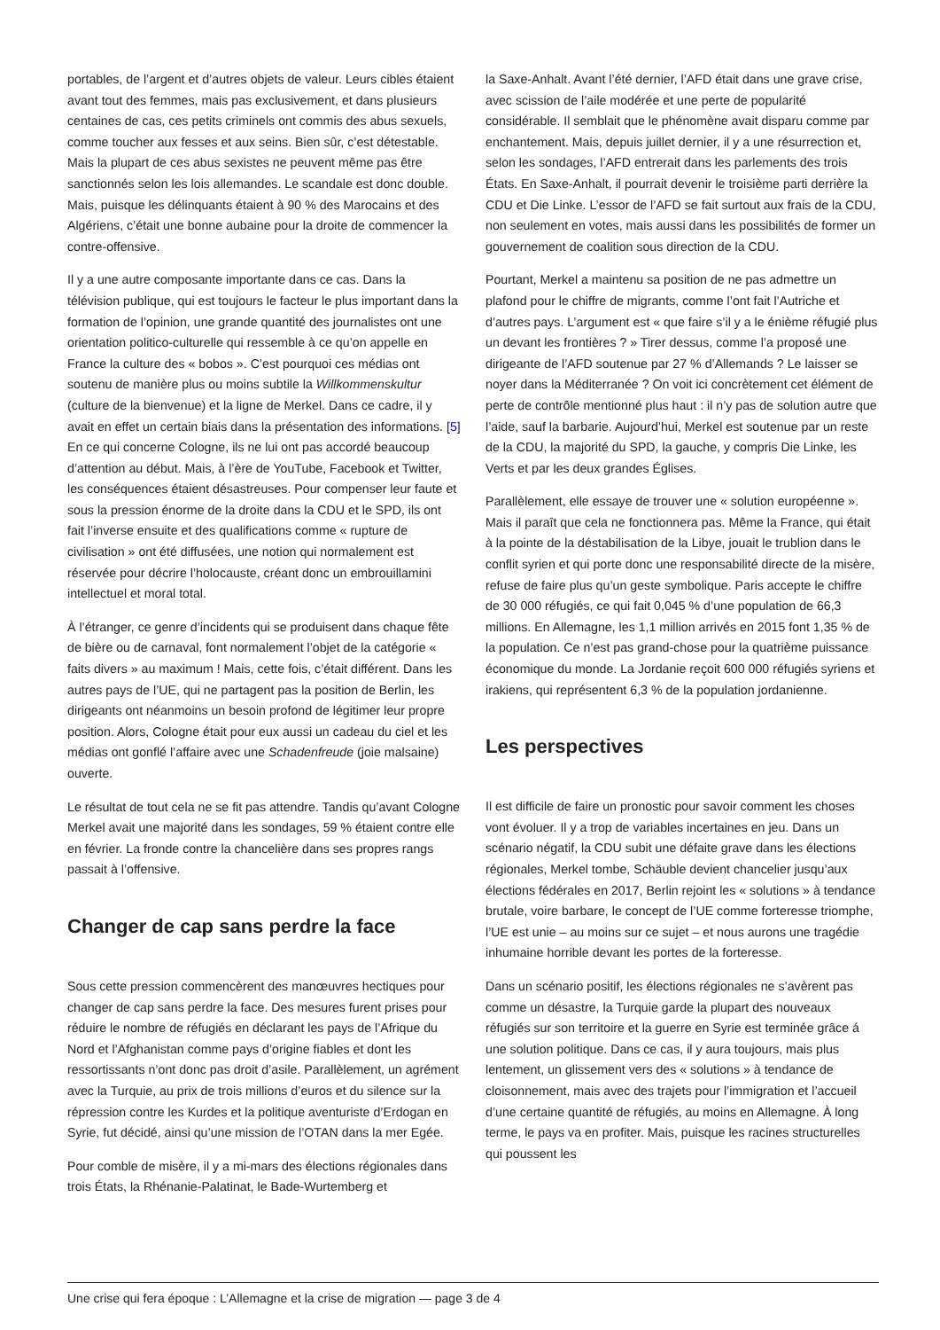portables, de l’argent et d’autres objets de valeur. Leurs cibles étaient avant tout des femmes, mais pas exclusivement, et dans plusieurs centaines de cas, ces petits criminels ont commis des abus sexuels, comme toucher aux fesses et aux seins. Bien sûr, c’est détestable. Mais la plupart de ces abus sexistes ne peuvent même pas être sanctionnés selon les lois allemandes. Le scandale est donc double. Mais, puisque les délinquants étaient à 90 % des Marocains et des Algériens, c’était une bonne aubaine pour la droite de commencer la contre-offensive.
Il y a une autre composante importante dans ce cas. Dans la télévision publique, qui est toujours le facteur le plus important dans la formation de l’opinion, une grande quantité des journalistes ont une orientation politico-culturelle qui ressemble à ce qu’on appelle en France la culture des « bobos ». C’est pourquoi ces médias ont soutenu de manière plus ou moins subtile la Willkommenskultur (culture de la bienvenue) et la ligne de Merkel. Dans ce cadre, il y avait en effet un certain biais dans la présentation des informations. [5] En ce qui concerne Cologne, ils ne lui ont pas accordé beaucoup d’attention au début. Mais, à l’ère de YouTube, Facebook et Twitter, les conséquences étaient désastreuses. Pour compenser leur faute et sous la pression énorme de la droite dans la CDU et le SPD, ils ont fait l’inverse ensuite et des qualifications comme « rupture de civilisation » ont été diffusées, une notion qui normalement est réservée pour décrire l’holocauste, créant donc un embrouillamini intellectuel et moral total.
À l’étranger, ce genre d’incidents qui se produisent dans chaque fête de bière ou de carnaval, font normalement l’objet de la catégorie « faits divers » au maximum ! Mais, cette fois, c’était différent. Dans les autres pays de l’UE, qui ne partagent pas la position de Berlin, les dirigeants ont néanmoins un besoin profond de légitimer leur propre position. Alors, Cologne était pour eux aussi un cadeau du ciel et les médias ont gonflé l’affaire avec une Schadenfreude (joie malsaine) ouverte.
Le résultat de tout cela ne se fit pas attendre. Tandis qu’avant Cologne Merkel avait une majorité dans les sondages, 59 % étaient contre elle en février. La fronde contre la chancelière dans ses propres rangs passait à l’offensive.
Changer de cap sans perdre la face
Sous cette pression commencèrent des manœuvres hectiques pour changer de cap sans perdre la face. Des mesures furent prises pour réduire le nombre de réfugiés en déclarant les pays de l’Afrique du Nord et l’Afghanistan comme pays d’origine fiables et dont les ressortissants n’ont donc pas droit d’asile. Parallèlement, un agrément avec la Turquie, au prix de trois millions d’euros et du silence sur la répression contre les Kurdes et la politique aventuriste d’Erdogan en Syrie, fut décidé, ainsi qu’une mission de l’OTAN dans la mer Egée.
Pour comble de misère, il y a mi-mars des élections régionales dans trois États, la Rhénanie-Palatinat, le Bade-Wurtemberg et
la Saxe-Anhalt. Avant l’été dernier, l’AFD était dans une grave crise, avec scission de l’aile modérée et une perte de popularité considérable. Il semblait que le phénomène avait disparu comme par enchantement. Mais, depuis juillet dernier, il y a une résurrection et, selon les sondages, l’AFD entrerait dans les parlements des trois États. En Saxe-Anhalt, il pourrait devenir le troisième parti derrière la CDU et Die Linke. L’essor de l’AFD se fait surtout aux frais de la CDU, non seulement en votes, mais aussi dans les possibilités de former un gouvernement de coalition sous direction de la CDU.
Pourtant, Merkel a maintenu sa position de ne pas admettre un plafond pour le chiffre de migrants, comme l’ont fait l’Autriche et d’autres pays. L’argument est « que faire s’il y a le énième réfugié plus un devant les frontières ? » Tirer dessus, comme l’a proposé une dirigeante de l’AFD soutenue par 27 % d’Allemands ? Le laisser se noyer dans la Méditerranée ? On voit ici concrètement cet élément de perte de contrôle mentionné plus haut : il n’y pas de solution autre que l’aide, sauf la barbarie. Aujourd’hui, Merkel est soutenue par un reste de la CDU, la majorité du SPD, la gauche, y compris Die Linke, les Verts et par les deux grandes Églises.
Parallèlement, elle essaye de trouver une « solution européenne ». Mais il paraît que cela ne fonctionnera pas. Même la France, qui était à la pointe de la déstabilisation de la Libye, jouait le trublion dans le conflit syrien et qui porte donc une responsabilité directe de la misère, refuse de faire plus qu’un geste symbolique. Paris accepte le chiffre de 30 000 réfugiés, ce qui fait 0,045 % d’une population de 66,3 millions. En Allemagne, les 1,1 million arrivés en 2015 font 1,35 % de la population. Ce n’est pas grand-chose pour la quatrième puissance économique du monde. La Jordanie reçoit 600 000 réfugiés syriens et irakiens, qui représentent 6,3 % de la population jordanienne.
Les perspectives
Il est difficile de faire un pronostic pour savoir comment les choses vont évoluer. Il y a trop de variables incertaines en jeu. Dans un scénario négatif, la CDU subit une défaite grave dans les élections régionales, Merkel tombe, Schäuble devient chancelier jusqu’aux élections fédérales en 2017, Berlin rejoint les « solutions » à tendance brutale, voire barbare, le concept de l’UE comme forteresse triomphe, l’UE est unie – au moins sur ce sujet – et nous aurons une tragédie inhumaine horrible devant les portes de la forteresse.
Dans un scénario positif, les élections régionales ne s’avèrent pas comme un désastre, la Turquie garde la plupart des nouveaux réfugiés sur son territoire et la guerre en Syrie est terminée grâce á une solution politique. Dans ce cas, il y aura toujours, mais plus lentement, un glissement vers des « solutions » à tendance de cloisonnement, mais avec des trajets pour l’immigration et l’accueil d’une certaine quantité de réfugiés, au moins en Allemagne. À long terme, le pays va en profiter. Mais, puisque les racines structurelles qui poussent les
Une crise qui fera époque : L’Allemagne et la crise de migration — page 3 de 4